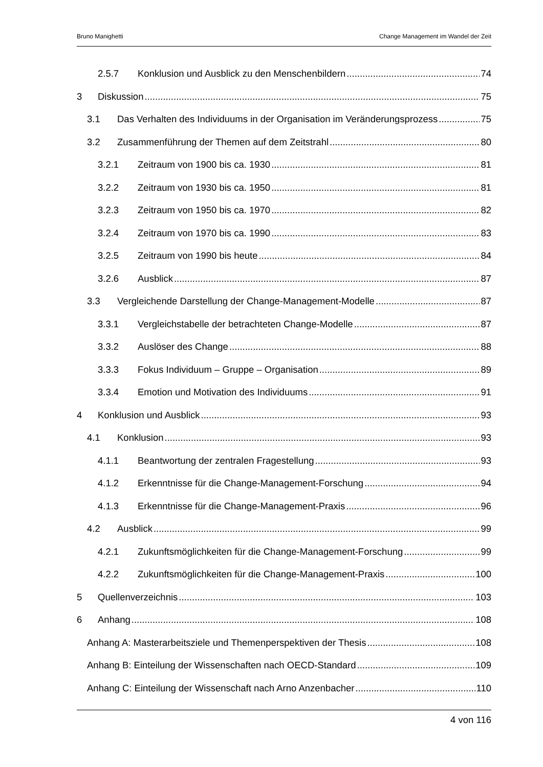Bruno Manighetti Change Management im Wandel der Zeit
2.5.7 Konklusion und Ausblick zu den Menschenbildern 74
3 Diskussion 75
3.1 Das Verhalten des Individuums in der Organisation im Veränderungsprozess 75
3.2 Zusammenführung der Themen auf dem Zeitstrahl 80
3.2.1 Zeitraum von 1900 bis ca. 1930 81
3.2.2 Zeitraum von 1930 bis ca. 1950 81
3.2.3 Zeitraum von 1950 bis ca. 1970 82
3.2.4 Zeitraum von 1970 bis ca. 1990 83
3.2.5 Zeitraum von 1990 bis heute 84
3.2.6 Ausblick 87
3.3 Vergleichende Darstellung der Change-Management-Modelle 87
3.3.1 Vergleichstabelle der betrachteten Change-Modelle 87
3.3.2 Auslöser des Change 88
3.3.3 Fokus Individuum – Gruppe – Organisation 89
3.3.4 Emotion und Motivation des Individuums 91
4 Konklusion und Ausblick 93
4.1 Konklusion 93
4.1.1 Beantwortung der zentralen Fragestellung 93
4.1.2 Erkenntnisse für die Change-Management-Forschung 94
4.1.3 Erkenntnisse für die Change-Management-Praxis 96
4.2 Ausblick 99
4.2.1 Zukunftsmöglichkeiten für die Change-Management-Forschung 99
4.2.2 Zukunftsmöglichkeiten für die Change-Management-Praxis 100
5 Quellenverzeichnis 103
6 Anhang 108
Anhang A: Masterarbeitsziele und Themenperspektiven der Thesis 108
Anhang B: Einteilung der Wissenschaften nach OECD-Standard 109
Anhang C: Einteilung der Wissenschaft nach Arno Anzenbacher 110
4 von 116